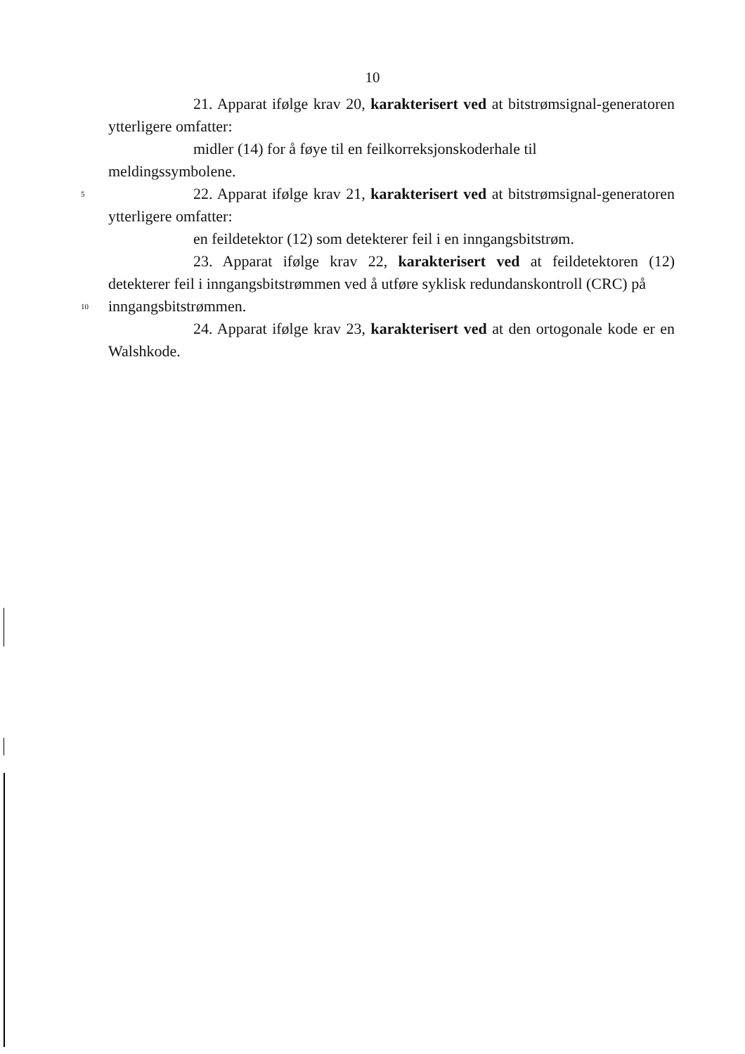10
21. Apparat ifølge krav 20, karakterisert ved at bitstrømsignal-generatoren ytterligere omfatter:
midler (14) for å føye til en feilkorreksjonskoderhale til
meldingssymbolene.
5
22. Apparat ifølge krav 21, karakterisert ved at bitstrømsignal-generatoren ytterligere omfatter:
en feildetektor (12) som detekterer feil i en inngangsbitstrøm.
23. Apparat ifølge krav 22, karakterisert ved at feildetektoren (12) detekterer feil i inngangsbitstrømmen ved å utføre syklisk redundanskontroll (CRC) på
10
inngangsbitstrømmen.
24. Apparat ifølge krav 23, karakterisert ved at den ortogonale kode er en Walshkode.